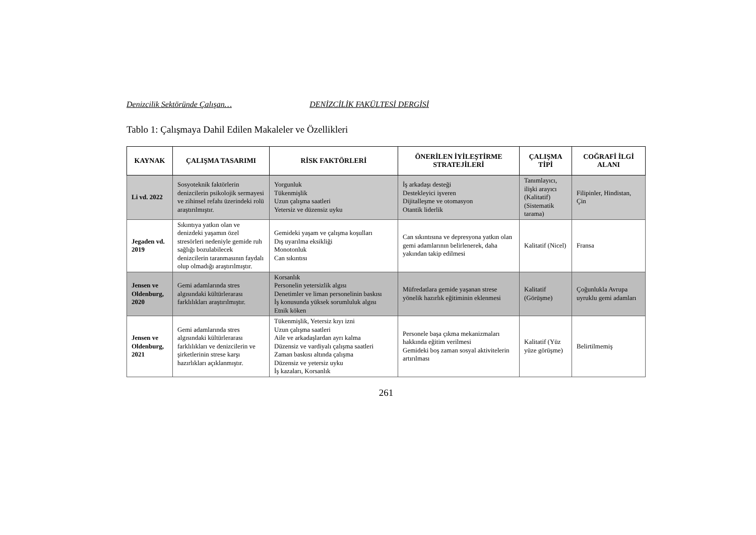Denizcilik Sektöründe Çalışan… DENİZCİLİK FAKÜLTESİ DERGİSİ
Tablo 1: Çalışmaya Dahil Edilen Makaleler ve Özellikleri
| KAYNAK | ÇALIŞMA TASARIMI | RİSK FAKTÖRLERİ | ÖNERİLEN İYİLEŞTİRME STRATEJİLERİ | ÇALIŞMA TİPİ | COĞRAFİ İLGİ ALANI |
| --- | --- | --- | --- | --- | --- |
| Li vd. 2022 | Sosyoteknik faktörlerin denizcilerin psikolojik sermayesi ve zihinsel refahı üzerindeki rolü araştırılmıştır. | Yorgunluk Tükenmişlik Uzun çalışma saatleri Yetersiz ve düzensiz uyku | İş arkadaşı desteği Destekleyici işveren Dijitalleşme ve otomasyon Otantik liderlik | Tanımlayıcı, ilişki arayıcı (Kalitatif) (Sistematik tarama) | Filipinler, Hindistan, Çin |
| Jegaden vd. 2019 | Sıkıntıya yatkın olan ve denizdeki yaşamın özel stresörleri nedeniyle gemide ruh sağlığı bozulabilecek denizcilerin taranmasının faydalı olup olmadığı araştırılmıştır. | Gemideki yaşam ve çalışma koşulları Dış uyarılma eksikliği Monotonluk Can sıkıntısı | Can sıkıntısına ve depresyona yatkın olan gemi adamlarının belirlenerek, daha yakından takip edilmesi | Kalitatif (Nicel) | Fransa |
| Jensen ve Oldenburg, 2020 | Gemi adamlarında stres algısındaki kültürlerarası farklılıkları araştırılmıştır. | Korsanlık Personelin yetersizlik algısı Denetimler ve liman personelinin baskısı İş konusunda yüksek sorumluluk algısı Etnik köken | Müfredatlara gemide yaşanan strese yönelik hazırlık eğitiminin eklenmesi | Kalitatif (Görüşme) | Çoğunlukla Avrupa uyruklu gemi adamları |
| Jensen ve Oldenburg, 2021 | Gemi adamlarında stres algısındaki kültürlerarası farklılıkları ve denizcilerin ve şirketlerinin strese karşı hazırlıkları açıklanmıştır. | Tükenmişlik, Yetersiz kıyı izni Uzun çalışma saatleri Aile ve arkadaşlardan ayrı kalma Düzensiz ve vardiyalı çalışma saatleri Zaman baskısı altında çalışma Düzensiz ve yetersiz uyku İş kazaları, Korsanlık | Personele başa çıkma mekanizmaları hakkında eğitim verilmesi Gemideki boş zaman sosyal aktivitelerin artırılması | Kalitatif (Yüz yüze görüşme) | Belirtilmemiş |
261